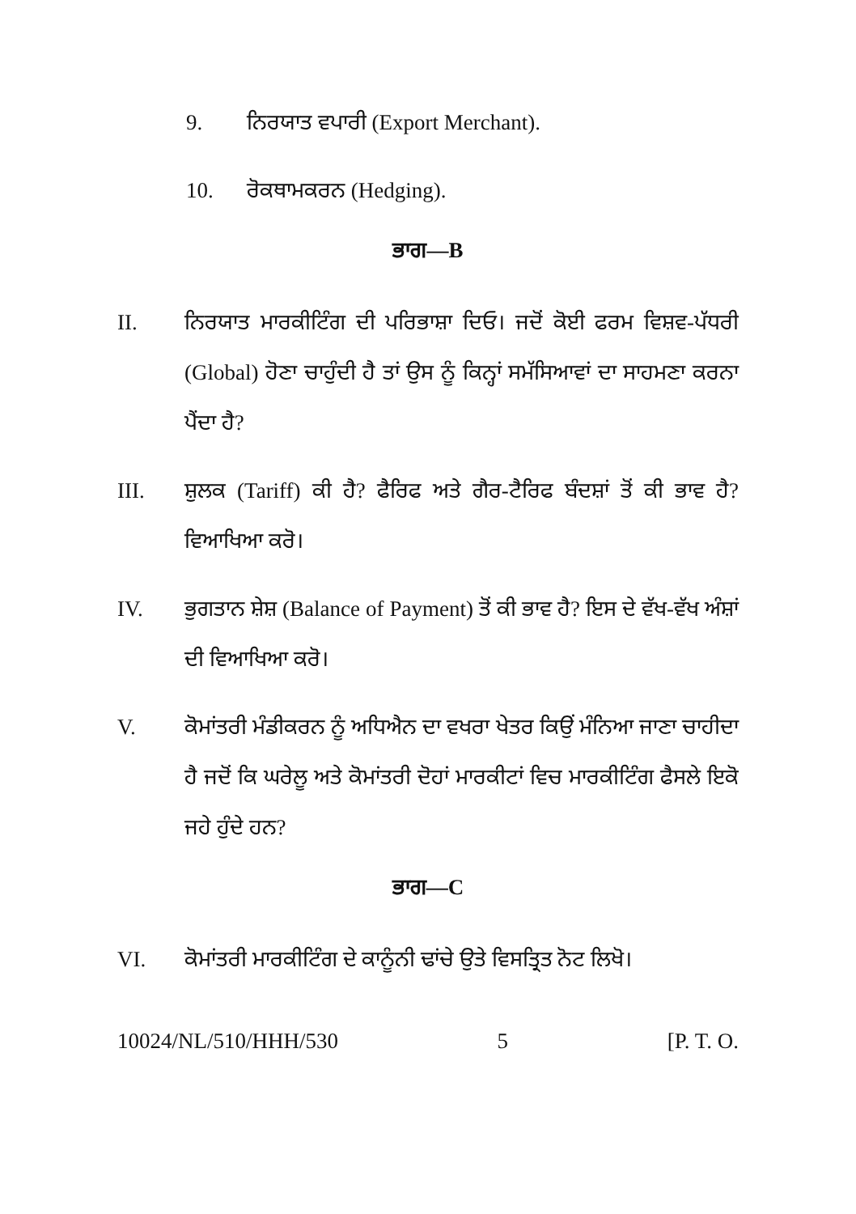9. ਨਿਰਯਾਤ ਵਪਾਰੀ (Export Merchant).
10. ਰੋਕਥਾਮਕਰਨ (Hedging).
ਭਾਗ—B
II. ਨਿਰਯਾਤ ਮਾਰਕੀਟਿੰਗ ਦੀ ਪਰਿਭਾਸ਼ਾ ਦਿਓ। ਜਦੋਂ ਕੋਈ ਫਰਮ ਵਿਸ਼ਵ-ਪੱਧਰੀ (Global) ਹੋਣਾ ਚਾਹੁੰਦੀ ਹੈ ਤਾਂ ਉਸ ਨੂੰ ਕਿਨ੍ਹਾਂ ਸਮੱਸਿਆਵਾਂ ਦਾ ਸਾਹਮਣਾ ਕਰਨਾ ਪੈਂਦਾ ਹੈ?
III. ਸ਼ੁਲਕ (Tariff) ਕੀ ਹੈ? ਫੈਰਿਫ ਅਤੇ ਗੈਰ-ਟੈਰਿਫ ਬੰਦਸ਼ਾਂ ਤੋਂ ਕੀ ਭਾਵ ਹੈ? ਵਿਆਖਿਆ ਕਰੋ।
IV. ਭੁਗਤਾਨ ਸ਼ੇਸ਼ (Balance of Payment) ਤੋਂ ਕੀ ਭਾਵ ਹੈ? ਇਸ ਦੇ ਵੱਖ-ਵੱਖ ਅੰਸ਼ਾਂ ਦੀ ਵਿਆਖਿਆ ਕਰੋ।
V. ਕੋਮਾਂਤਰੀ ਮੰਡੀਕਰਨ ਨੂੰ ਅਧਿਐਨ ਦਾ ਵਖਰਾ ਖੇਤਰ ਕਿਉਂ ਮੰਨਿਆ ਜਾਣਾ ਚਾਹੀਦਾ ਹੈ ਜਦੋਂ ਕਿ ਘਰੇਲੂ ਅਤੇ ਕੋਮਾਂਤਰੀ ਦੋਹਾਂ ਮਾਰਕੀਟਾਂ ਵਿਚ ਮਾਰਕੀਟਿੰਗ ਫੈਸਲੇ ਇਕੋ ਜਹੇ ਹੁੰਦੇ ਹਨ?
ਭਾਗ—C
VI. ਕੋਮਾਂਤਰੀ ਮਾਰਕੀਟਿੰਗ ਦੇ ਕਾਨੂੰਨੀ ਢਾਂਚੇ ਉਤੇ ਵਿਸਤ੍ਰਿਤ ਨੋਟ ਲਿਖੋ।
10024/NL/510/HHH/530 5 [P. T. O.